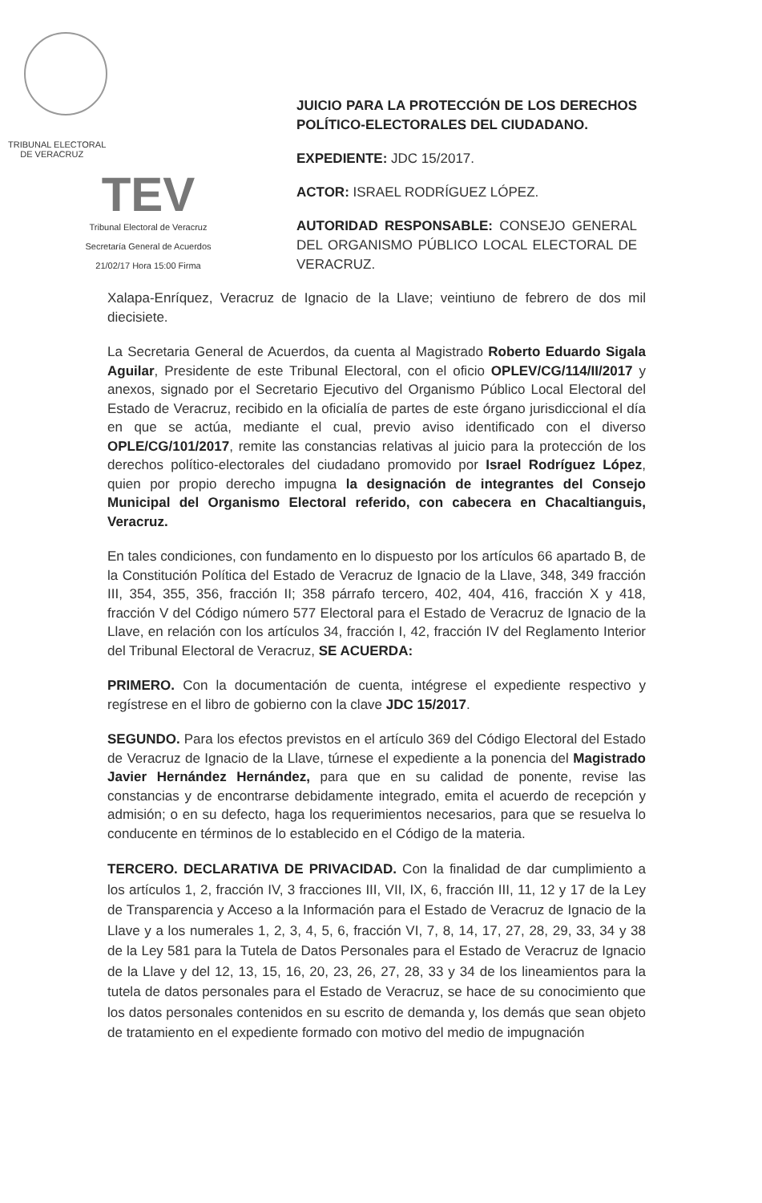TRIBUNAL ELECTORAL
DE VERACRUZ
TEV
Tribunal Electoral de Veracruz
Secretaría General de Acuerdos
21/02/17 Hora 15:00 Firma
JUICIO PARA LA PROTECCIÓN DE LOS DERECHOS POLÍTICO-ELECTORALES DEL CIUDADANO.
EXPEDIENTE: JDC 15/2017.
ACTOR: ISRAEL RODRÍGUEZ LÓPEZ.
AUTORIDAD RESPONSABLE: CONSEJO GENERAL DEL ORGANISMO PÚBLICO LOCAL ELECTORAL DE VERACRUZ.
Xalapa-Enríquez, Veracruz de Ignacio de la Llave; veintiuno de febrero de dos mil diecisiete.
La Secretaria General de Acuerdos, da cuenta al Magistrado Roberto Eduardo Sigala Aguilar, Presidente de este Tribunal Electoral, con el oficio OPLEV/CG/114/II/2017 y anexos, signado por el Secretario Ejecutivo del Organismo Público Local Electoral del Estado de Veracruz, recibido en la oficialía de partes de este órgano jurisdiccional el día en que se actúa, mediante el cual, previo aviso identificado con el diverso OPLE/CG/101/2017, remite las constancias relativas al juicio para la protección de los derechos político-electorales del ciudadano promovido por Israel Rodríguez López, quien por propio derecho impugna la designación de integrantes del Consejo Municipal del Organismo Electoral referido, con cabecera en Chacaltianguis, Veracruz.
En tales condiciones, con fundamento en lo dispuesto por los artículos 66 apartado B, de la Constitución Política del Estado de Veracruz de Ignacio de la Llave, 348, 349 fracción III, 354, 355, 356, fracción II; 358 párrafo tercero, 402, 404, 416, fracción X y 418, fracción V del Código número 577 Electoral para el Estado de Veracruz de Ignacio de la Llave, en relación con los artículos 34, fracción I, 42, fracción IV del Reglamento Interior del Tribunal Electoral de Veracruz, SE ACUERDA:
PRIMERO. Con la documentación de cuenta, intégrese el expediente respectivo y regístrese en el libro de gobierno con la clave JDC 15/2017.
SEGUNDO. Para los efectos previstos en el artículo 369 del Código Electoral del Estado de Veracruz de Ignacio de la Llave, túrnese el expediente a la ponencia del Magistrado Javier Hernández Hernández, para que en su calidad de ponente, revise las constancias y de encontrarse debidamente integrado, emita el acuerdo de recepción y admisión; o en su defecto, haga los requerimientos necesarios, para que se resuelva lo conducente en términos de lo establecido en el Código de la materia.
TERCERO. DECLARATIVA DE PRIVACIDAD. Con la finalidad de dar cumplimiento a los artículos 1, 2, fracción IV, 3 fracciones III, VII, IX, 6, fracción III, 11, 12 y 17 de la Ley de Transparencia y Acceso a la Información para el Estado de Veracruz de Ignacio de la Llave y a los numerales 1, 2, 3, 4, 5, 6, fracción VI, 7, 8, 14, 17, 27, 28, 29, 33, 34 y 38 de la Ley 581 para la Tutela de Datos Personales para el Estado de Veracruz de Ignacio de la Llave y del 12, 13, 15, 16, 20, 23, 26, 27, 28, 33 y 34 de los lineamientos para la tutela de datos personales para el Estado de Veracruz, se hace de su conocimiento que los datos personales contenidos en su escrito de demanda y, los demás que sean objeto de tratamiento en el expediente formado con motivo del medio de impugnación